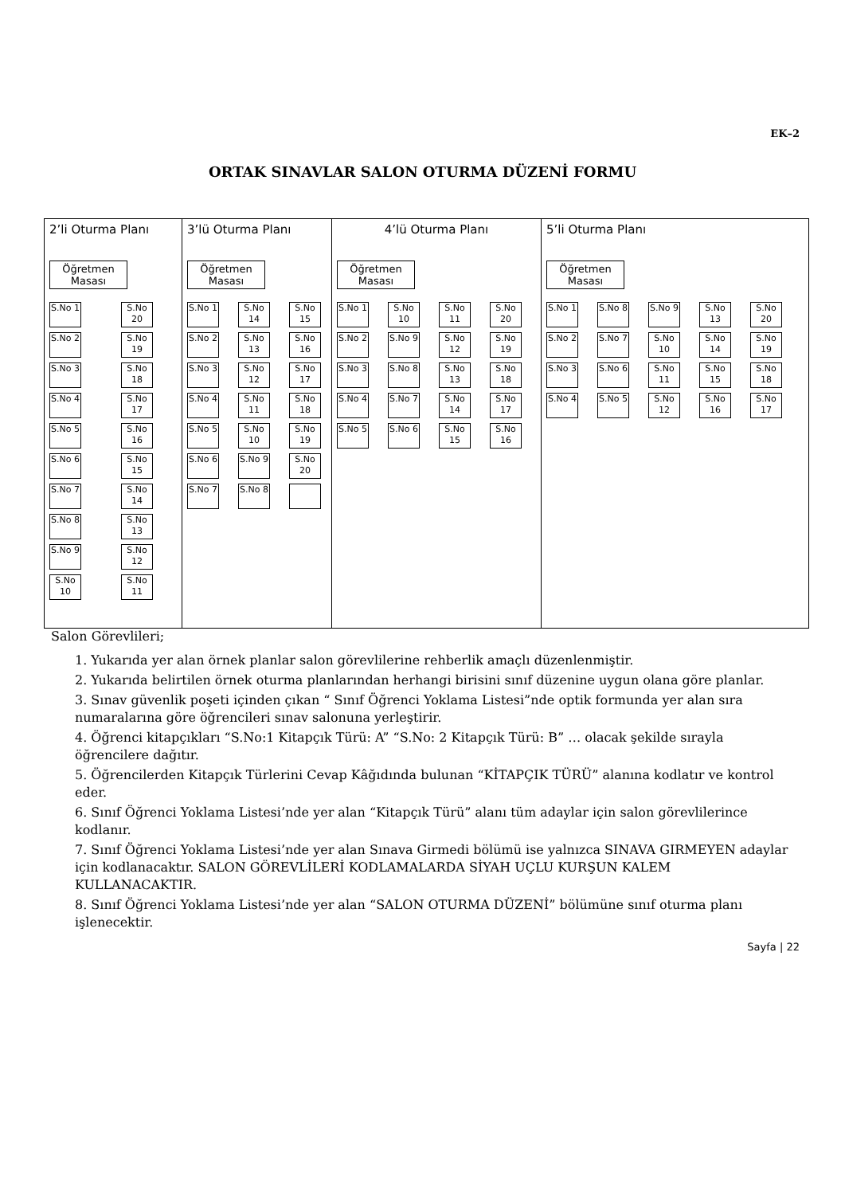EK–2
ORTAK SINAVLAR SALON OTURMA DÜZENİ FORMU
| 2’li Oturma Planı Öğretmen Masası S.No 1 S.No 20 S.No 2 S.No 19 S.No 3 S.No 18 S.No 4 S.No 17 S.No 5 S.No 16 S.No 6 S.No 15 S.No 7 S.No 14 S.No 8 S.No 13 S.No 9 S.No 12 S.No 10 S.No 11 | 3’lü Oturma Planı Öğretmen Masası S.No 1 S.No 14 S.No 15 S.No 2 S.No 13 S.No 16 S.No 3 S.No 12 S.No 17 S.No 4 S.No 11 S.No 18 S.No 5 S.No 10 S.No 19 S.No 6 S.No 9 S.No 20 S.No 7 S.No 8 | 4’lü Oturma Planı Öğretmen Masası S.No 1 S.No 10 S.No 11 S.No 20 S.No 2 S.No 9 S.No 12 S.No 19 S.No 3 S.No 8 S.No 13 S.No 18 S.No 4 S.No 7 S.No 14 S.No 17 S.No 5 S.No 6 S.No 15 S.No 16 | 5’li Oturma Planı Öğretmen Masası S.No 1 S.No 8 S.No 9 S.No 13 S.No 20 S.No 2 S.No 7 S.No 10 S.No 14 S.No 19 S.No 3 S.No 6 S.No 11 S.No 15 S.No 18 S.No 4 S.No 5 S.No 12 S.No 16 S.No 17 |
Salon Görevlileri;
1. Yukarıda yer alan örnek planlar salon görevlilerine rehberlik amaçlı düzenlenmiştir.
2. Yukarıda belirtilen örnek oturma planlarından herhangi birisini sınıf düzenine uygun olana göre planlar.
3. Sınav güvenlik poşeti içinden çıkan “ Sınıf Öğrenci Yoklama Listesi”nde optik formunda yer alan sıra numaralarına göre öğrencileri sınav salonuna yerleştirir.
4. Öğrenci kitapçıkları “S.No:1 Kitapçık Türü: A” “S.No: 2 Kitapçık Türü: B” … olacak şekilde sırayla öğrencilere dağıtır.
5. Öğrencilerden Kitapçık Türlerini Cevap Kâğıdında bulunan “KİTAPÇIK TÜRÜ” alanına kodlatır ve kontrol eder.
6. Sınıf Öğrenci Yoklama Listesi’nde yer alan “Kitapçık Türü” alanı tüm adaylar için salon görevlilerince kodlanır.
7. Sınıf Öğrenci Yoklama Listesi’nde yer alan Sınava Girmedi bölümü ise yalnızca SINAVA GIRMEYEN adaylar için kodlanacaktır. SALON GÖREVLİLERİ KODLAMALARDA SİYAH UÇLU KURŞUN KALEM KULLANACAKTIR.
8. Sınıf Öğrenci Yoklama Listesi’nde yer alan “SALON OTURMA DÜZENİ” bölümüne sınıf oturma planı işlenecektir.
Sayfa | 22